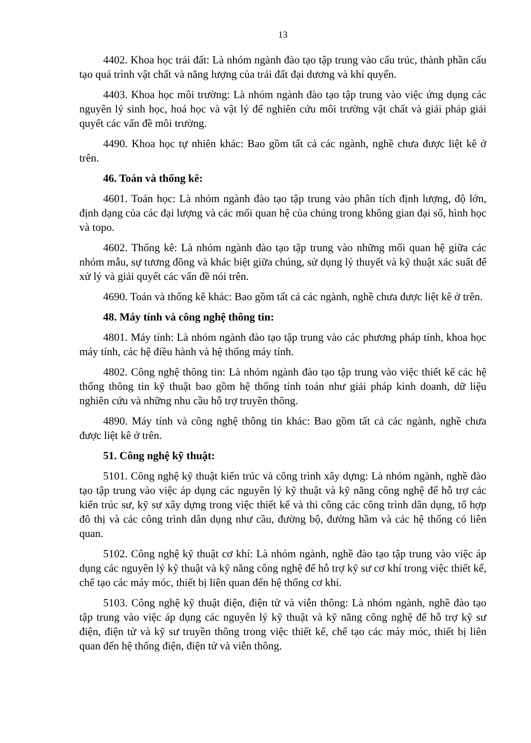13
4402. Khoa học trái đất: Là nhóm ngành đào tạo tập trung vào cấu trúc, thành phần cấu tạo quá trình vật chất và năng lượng của trái đất đại dương và khí quyển.
4403. Khoa học môi trường: Là nhóm ngành đào tạo tập trung vào việc ứng dụng các nguyên lý sinh học, hoá học và vật lý để nghiên cứu môi trường vật chất và giải pháp giải quyết các vấn đề môi trường.
4490. Khoa học tự nhiên khác: Bao gồm tất cả các ngành, nghề chưa được liệt kê ở trên.
46. Toán và thống kê:
4601. Toán học: Là nhóm ngành đào tạo tập trung vào phân tích định lượng, độ lớn, định dạng của các đại lượng và các mối quan hệ của chúng trong không gian đại số, hình học và topo.
4602. Thống kê: Là nhóm ngành đào tạo tập trung vào những mối quan hệ giữa các nhóm mẫu, sự tương đồng và khác biệt giữa chúng, sử dụng lý thuyết và kỹ thuật xác suất để xử lý và giải quyết các vấn đề nói trên.
4690. Toán và thống kê khác: Bao gồm tất cả các ngành, nghề chưa được liệt kê ở trên.
48. Máy tính và công nghệ thông tin:
4801. Máy tính: Là nhóm ngành đào tạo tập trung vào các phương pháp tính, khoa học máy tính, các hệ điều hành và hệ thống máy tính.
4802. Công nghệ thông tin: Là nhóm ngành đào tạo tập trung vào việc thiết kế các hệ thống thông tin kỹ thuật bao gồm hệ thống tính toán như giải pháp kinh doanh, dữ liệu nghiên cứu và những nhu cầu hỗ trợ truyền thông.
4890. Máy tính và công nghệ thông tin khác: Bao gồm tất cả các ngành, nghề chưa được liệt kê ở trên.
51. Công nghệ kỹ thuật:
5101. Công nghệ kỹ thuật kiến trúc và công trình xây dựng: Là nhóm ngành, nghề đào tạo tập trung vào việc áp dụng các nguyên lý kỹ thuật và kỹ năng công nghệ để hỗ trợ các kiến trúc sư, kỹ sư xây dựng trong việc thiết kế và thi công các công trình dân dụng, tổ hợp đô thị và các công trình dân dụng như cầu, đường bộ, đường hầm và các hệ thống có liên quan.
5102. Công nghệ kỹ thuật cơ khí: Là nhóm ngành, nghề đào tạo tập trung vào việc áp dụng các nguyên lý kỹ thuật và kỹ năng công nghệ để hỗ trợ kỹ sư cơ khí trong việc thiết kế, chế tạo các máy móc, thiết bị liên quan đến hệ thống cơ khí.
5103. Công nghệ kỹ thuật điện, điện tử và viễn thông: Là nhóm ngành, nghề đào tạo tập trung vào việc áp dụng các nguyên lý kỹ thuật và kỹ năng công nghệ để hỗ trợ kỹ sư điện, điện tử và kỹ sư truyền thông trong việc thiết kế, chế tạo các máy móc, thiết bị liên quan đến hệ thống điện, điện tử và viễn thông.